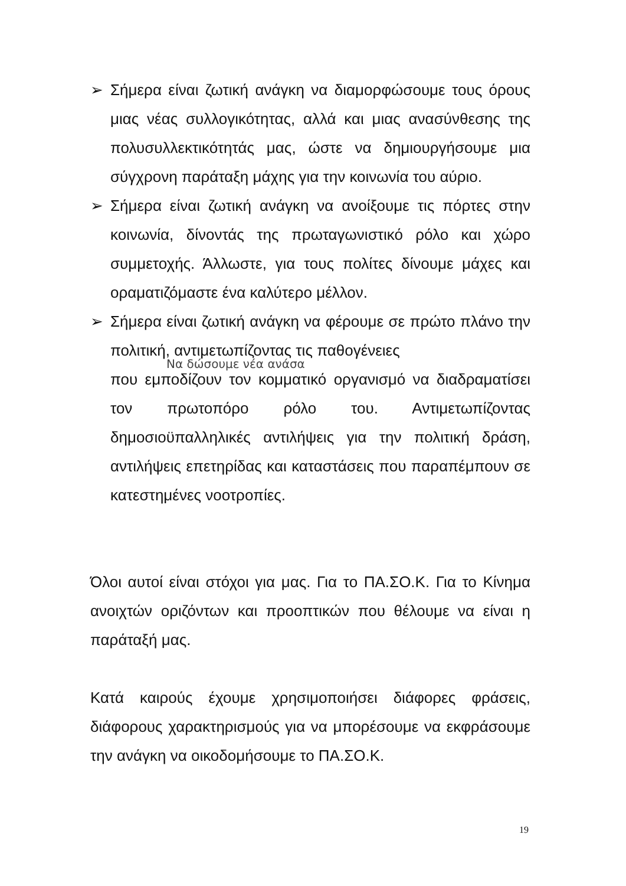➢ Σήμερα είναι ζωτική ανάγκη να διαμορφώσουμε τους όρους μιας νέας συλλογικότητας, αλλά και μιας ανασύνθεσης της πολυσυλλεκτικότητάς μας, ώστε να δημιουργήσουμε μια σύγχρονη παράταξη μάχης για την κοινωνία του αύριο.
➢ Σήμερα είναι ζωτική ανάγκη να ανοίξουμε τις πόρτες στην κοινωνία, δίνοντάς της πρωταγωνιστικό ρόλο και χώρο συμμετοχής. Άλλωστε, για τους πολίτες δίνουμε μάχες και οραματιζόμαστε ένα καλύτερο μέλλον.
➢ Σήμερα είναι ζωτική ανάγκη να φέρουμε σε πρώτο πλάνο την πολιτική, αντιμετωπίζοντας τις παθογένειες
Να δώσουμε νέα ανάσα
που εμποδίζουν τον κομματικό οργανισμό να διαδραματίσει τον πρωτοπόρο ρόλο του. Αντιμετωπίζοντας δημοσιοϋπαλληλικές αντιλήψεις για την πολιτική δράση, αντιλήψεις επετηρίδας και καταστάσεις που παραπέμπουν σε κατεστημένες νοοτροπίες.
Όλοι αυτοί είναι στόχοι για μας. Για το ΠΑ.ΣΟ.Κ. Για το Κίνημα ανοιχτών οριζόντων και προοπτικών που θέλουμε να είναι η παράταξή μας.
Κατά καιρούς έχουμε χρησιμοποιήσει διάφορες φράσεις, διάφορους χαρακτηρισμούς για να μπορέσουμε να εκφράσουμε την ανάγκη να οικοδομήσουμε το ΠΑ.ΣΟ.Κ.
19